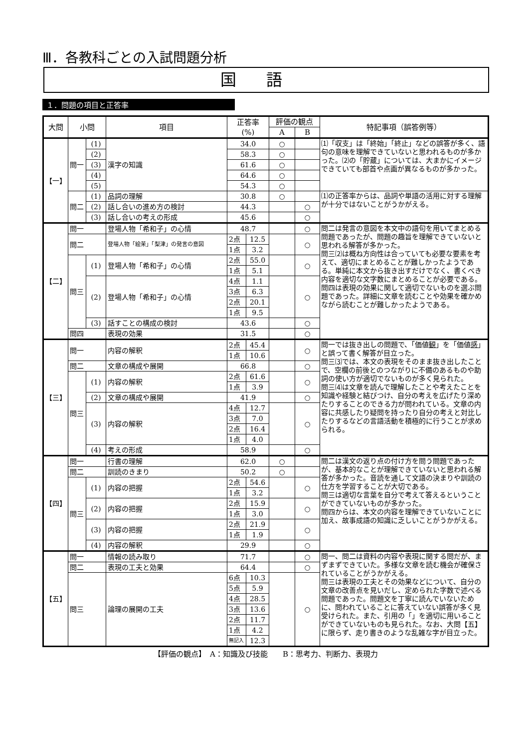Ⅲ．各教科ごとの入試問題分析
国語
１．問題の項目と正答率
| 大問 | 小問 | | 項目 | 正答率 (%) | | 評価の観点 | | 特記事項（誤答例等） |
| --- | --- | --- | --- | --- | --- | --- | --- | --- |
| | | | | | | A | B | |
| 【一】 | 問一 | (1) | 漢字の知識 | 34.0 | | ○ | | ⑴「収支」は「終始」「終止」などの誤答が多く、語句の意味を理解できていないと思われるものが多かった。⑵の「貯蔵」については、大まかにイメージできていても部首や点画が異なるものが多かった。 |
| | | (2) | | 58.3 | | ○ | | |
| | | (3) | | 61.6 | | ○ | | |
| | | (4) | | 64.6 | | ○ | | |
| | | (5) | | 54.3 | | ○ | | |
| | 問二 | (1) | 品詞の理解 | 30.8 | | ○ | | ⑴の正答率からは、品詞や単語の活用に対する理解が十分ではないことがうかがえる。 |
| | | (2) | 話し合いの進め方の検討 | 44.3 | | | ○ | |
| | | (3) | 話し合いの考えの形成 | 45.6 | | | ○ | |
| 【二】 | 問一 | | 登場人物「希和子」の心情 | 48.7 | | | ○ | 問二は発言の意図を本文中の語句を用いてまとめる問題であったが、問題の趣旨を理解できていないと思われる解答が多かった。 問三⑵は概ね方向性は合っていても必要な要素を考えて、適切にまとめることが難しかったようである。単純に本文から抜き出すだけでなく、書くべき内容を適切な文字数にまとめることが必要である。 問四は表現の効果に関して適切でないものを選ぶ問題であった。詳細に文章を読むことや効果を確かめながら読むことが難しかったようである。 |
| | 問二 | | 登場人物「絵茉」「梨津」の発言の意図 | 2点 | 12.5 | | ○ | |
| | | | | 1点 | 3.2 | | | |
| | 問三 | (1) | 登場人物「希和子」の心情 | 2点 | 55.0 | | ○ | |
| | | | | 1点 | 5.1 | | | |
| | | (2) | 登場人物「希和子」の心情 | 4点 | 1.1 | | ○ | |
| | | | | 3点 | 6.3 | | | |
| | | | | 2点 | 20.1 | | | |
| | | | | 1点 | 9.5 | | | |
| | | (3) | 話すことの構成の検討 | 43.6 | | | ○ | |
| | 問四 | | 表現の効果 | 31.5 | | | ○ | |
| 【三】 | 問一 | | 内容の解釈 | 2点 | 45.4 | | ○ | 問一では抜き出しの問題で、「価値 観 」を「価値 感 」と誤って書く解答が目立った。 問三⑶では、本文の表現をそのまま抜き出したことで、空欄の前後とのつながりに不備のあるものや助詞の使い方が適切でないものが多く見られた。 問三⑷は文章を読んで理解したことや考えたことを知識や経験と結びつけ、自分の考えを広げたり深めたりすることのできる力が問われている。文章の内容に共感したり疑問を持ったり自分の考えと対比したりするなどの言語活動を積極的に行うことが求められる。 |
| | | | | 1点 | 10.6 | | | |
| | 問二 | | 文章の構成や展開 | 66.8 | | | ○ | |
| | 問三 | (1) | 内容の解釈 | 2点 | 61.6 | | ○ | |
| | | | | 1点 | 3.9 | | | |
| | | (2) | 文章の構成や展開 | 41.9 | | | ○ | |
| | | (3) | 内容の解釈 | 4点 | 12.7 | | ○ | |
| | | | | 3点 | 7.0 | | | |
| | | | | 2点 | 16.4 | | | |
| | | | | 1点 | 4.0 | | | |
| | | (4) | 考えの形成 | 58.9 | | | ○ | |
| 【四】 | 問一 | | 行書の理解 | 62.0 | | ○ | | 問二は漢文の返り点の付け方を問う問題であったが、基本的なことが理解できていないと思われる解答が多かった。音読を通して文語の決まりや訓読の仕方を学習することが大切である。 問三は適切な言葉を自分で考えて答えるということができていないものが多かった。 問四からは、本文の内容を理解できていないことに加え、故事成語の知識に乏しいことがうかがえる。 |
| | 問二 | | 訓読のきまり | 50.2 | | ○ | | |
| | 問三 | (1) | 内容の把握 | 2点 | 54.6 | | ○ | |
| | | | | 1点 | 3.2 | | | |
| | | (2) | 内容の把握 | 2点 | 15.9 | | ○ | |
| | | | | 1点 | 3.0 | | | |
| | | (3) | 内容の把握 | 2点 | 21.9 | | ○ | |
| | | | | 1点 | 1.9 | | | |
| | | (4) | 内容の解釈 | 29.9 | | | ○ | |
| 【五】 | 問一 | | 情報の読み取り | 71.7 | | | ○ | 問一、問二は資料の内容や表現に関する問だが、まずまずできていた。多様な文章を読む機会が確保されていることがうかがえる。 問三は表現の工夫とその効果などについて、自分の文章の改善点を見いだし、定められた字数で述べる問題であった。問題文を丁寧に読んでいないために、問われていることに答えていない誤答が多く見受けられた。また、引用の「」を適切に用いることができていないものも見られた。なお、大問【五】に限らず、走り書きのような乱雑な字が目立った。 |
| | 問二 | | 表現の工夫と効果 | 64.4 | | | ○ | |
| | 問三 | | 論理の展開の工夫 | 6点 | 10.3 | | ○ | |
| | | | | 5点 | 5.9 | | | |
| | | | | 4点 | 28.5 | | | |
| | | | | 3点 | 13.6 | | | |
| | | | | 2点 | 11.7 | | | |
| | | | | 1点 | 4.2 | | | |
| | | | | 無記入 | 12.3 | | | |
【評価の観点】　A：知識及び技能　　B：思考力、判断力、表現力